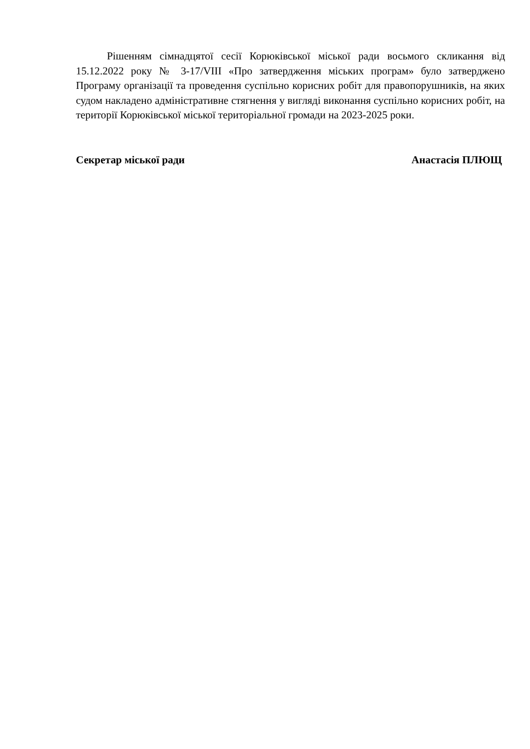Рішенням сімнадцятої сесії Корюківської міської ради восьмого скликання від 15.12.2022 року № 3-17/VIII «Про затвердження міських програм» було затверджено Програму організації та проведення суспільно корисних робіт для правопорушників, на яких судом накладено адміністративне стягнення у вигляді виконання суспільно корисних робіт, на території Корюківської міської територіальної громади на 2023-2025 роки.
Секретар міської ради Анастасія ПЛЮЩ